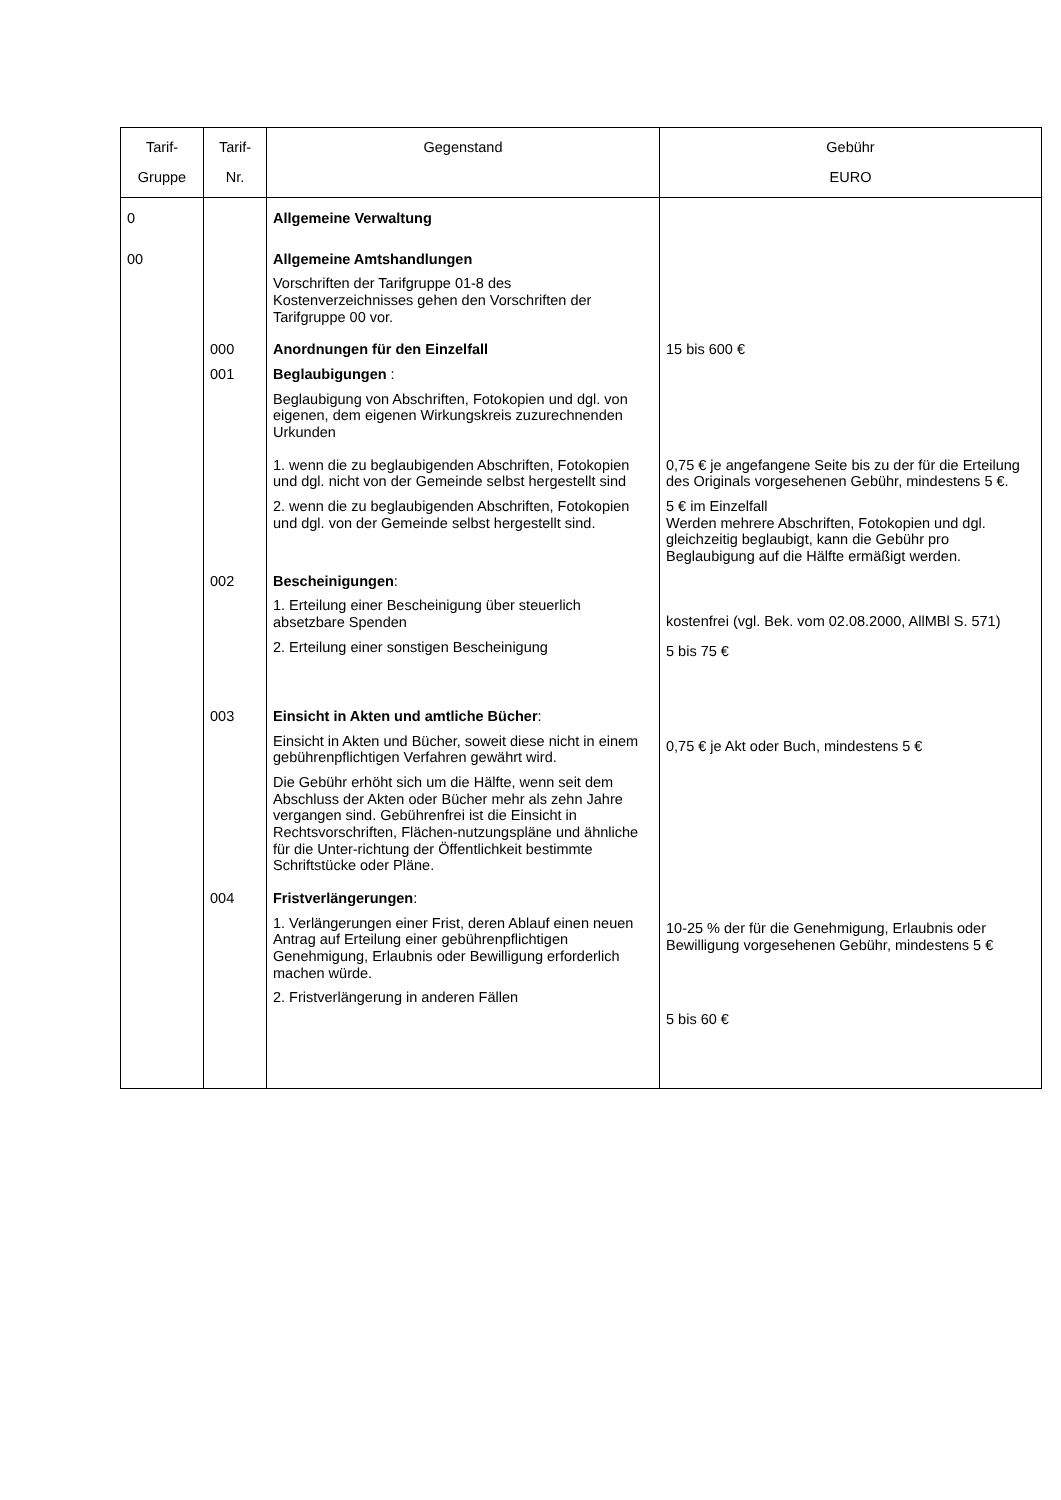| Tarif- Gruppe | Tarif- Nr. | Gegenstand | Gebühr EURO |
| --- | --- | --- | --- |
| 0 | | Allgemeine Verwaltung | |
| 00 | | Allgemeine Amtshandlungen Vorschriften der Tarifgruppe 01-8 des Kostenverzeichnisses gehen den Vorschriften der Tarifgruppe 00 vor. | |
| | 000 | Anordnungen für den Einzelfall | 15 bis 600 € |
| | 001 | Beglaubigungen : Beglaubigung von Abschriften, Fotokopien und dgl. von eigenen, dem eigenen Wirkungskreis zuzurechnenden Urkunden | |
| | | 1. wenn die zu beglaubigenden Abschriften, Fotokopien und dgl. nicht von der Gemeinde selbst hergestellt sind | 0,75 € je angefangene Seite bis zu der für die Erteilung des Originals vorgesehenen Gebühr, mindestens 5 €. |
| | | 2. wenn die zu beglaubigenden Abschriften, Fotokopien und dgl. von der Gemeinde selbst hergestellt sind. | 5 € im Einzelfall Werden mehrere Abschriften, Fotokopien und dgl. gleichzeitig beglaubigt, kann die Gebühr pro Beglaubigung auf die Hälfte ermäßigt werden. |
| | 002 | Bescheinigungen : 1. Erteilung einer Bescheinigung über steuerlich absetzbare Spenden 2. Erteilung einer sonstigen Bescheinigung | kostenfrei (vgl. Bek. vom 02.08.2000, AllMBl S. 571) 5 bis 75 € |
| | 003 | Einsicht in Akten und amtliche Bücher : Einsicht in Akten und Bücher, soweit diese nicht in einem gebührenpflichtigen Verfahren gewährt wird. Die Gebühr erhöht sich um die Hälfte, wenn seit dem Abschluss der Akten oder Bücher mehr als zehn Jahre vergangen sind. Gebührenfrei ist die Einsicht in Rechtsvorschriften, Flächen-nutzungspläne und ähnliche für die Unter-richtung der Öffentlichkeit bestimmte Schriftstücke oder Pläne. | 0,75 € je Akt oder Buch, mindestens 5 € |
| | 004 | Fristverlängerungen : 1. Verlängerungen einer Frist, deren Ablauf einen neuen Antrag auf Erteilung einer gebührenpflichtigen Genehmigung, Erlaubnis oder Bewilligung erforderlich machen würde. 2. Fristverlängerung in anderen Fällen | 10-25 % der für die Genehmigung, Erlaubnis oder Bewilligung vorgesehenen Gebühr, mindestens 5 € 5 bis 60 € |